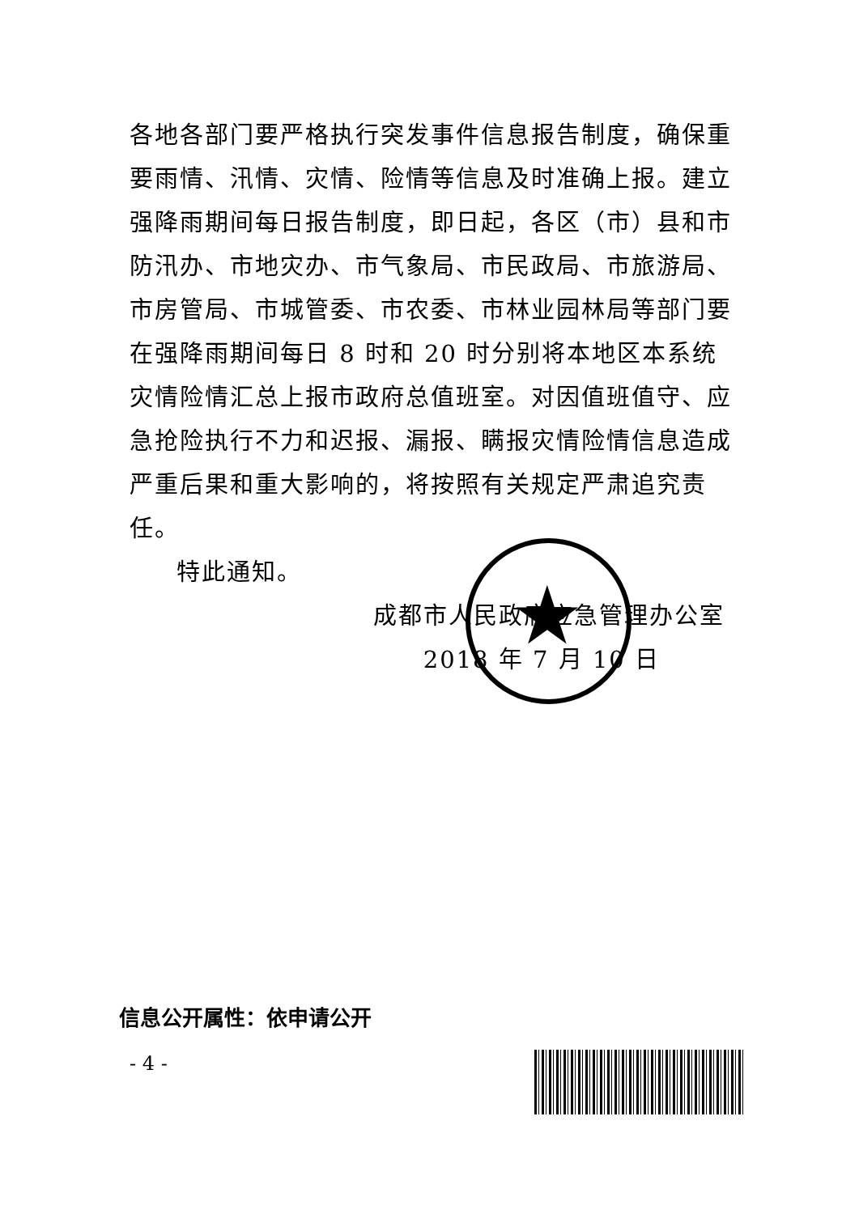★
各地各部门要严格执行突发事件信息报告制度，确保重要雨情、汛情、灾情、险情等信息及时准确上报。建立强降雨期间每日报告制度，即日起，各区（市）县和市防汛办、市地灾办、市气象局、市民政局、市旅游局、市房管局、市城管委、市农委、市林业园林局等部门要在强降雨期间每日 8 时和 20 时分别将本地区本系统灾情险情汇总上报市政府总值班室。对因值班值守、应急抢险执行不力和迟报、漏报、瞒报灾情险情信息造成严重后果和重大影响的，将按照有关规定严肃追究责任。
特此通知。
成都市人民政府应急管理办公室
2018 年 7 月 10 日
信息公开属性：依申请公开
- 4 -